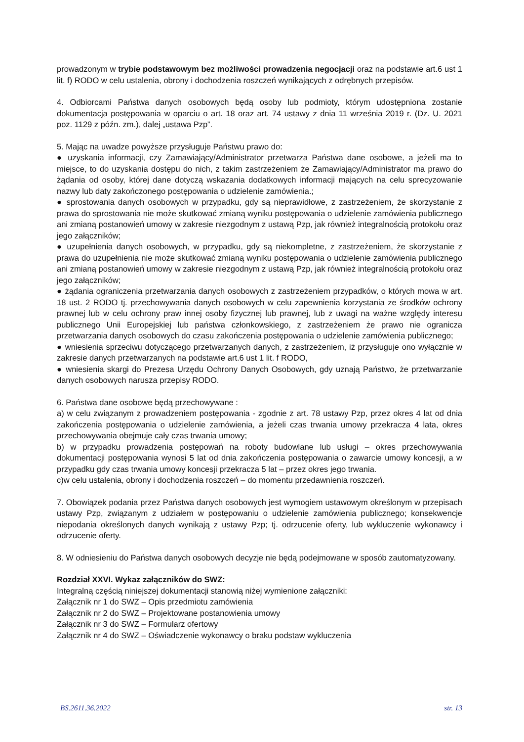prowadzonym w trybie podstawowym bez możliwości prowadzenia negocjacji oraz na podstawie art.6 ust 1 lit. f) RODO w celu ustalenia, obrony i dochodzenia roszczeń wynikających z odrębnych przepisów.
4. Odbiorcami Państwa danych osobowych będą osoby lub podmioty, którym udostępniona zostanie dokumentacja postępowania w oparciu o art. 18 oraz art. 74 ustawy z dnia 11 września 2019 r. (Dz. U. 2021 poz. 1129 z późn. zm.), dalej „ustawa Pzp”.
5. Mając na uwadze powyższe przysługuje Państwu prawo do:
● uzyskania informacji, czy Zamawiający/Administrator przetwarza Państwa dane osobowe, a jeżeli ma to miejsce, to do uzyskania dostępu do nich, z takim zastrzeżeniem że Zamawiający/Administrator ma prawo do żądania od osoby, której dane dotyczą wskazania dodatkowych informacji mających na celu sprecyzowanie nazwy lub daty zakończonego postępowania o udzielenie zamówienia.;
● sprostowania danych osobowych w przypadku, gdy są nieprawidłowe, z zastrzeżeniem, że skorzystanie z prawa do sprostowania nie może skutkować zmianą wyniku postępowania o udzielenie zamówienia publicznego ani zmianą postanowień umowy w zakresie niezgodnym z ustawą Pzp, jak również integralnością protokołu oraz jego załączników;
● uzupełnienia danych osobowych, w przypadku, gdy są niekompletne, z zastrzeżeniem, że skorzystanie z prawa do uzupełnienia nie może skutkować zmianą wyniku postępowania o udzielenie zamówienia publicznego ani zmianą postanowień umowy w zakresie niezgodnym z ustawą Pzp, jak również integralnością protokołu oraz jego załączników;
● żądania ograniczenia przetwarzania danych osobowych z zastrzeżeniem przypadków, o których mowa w art. 18 ust. 2 RODO tj. przechowywania danych osobowych w celu zapewnienia korzystania ze środków ochrony prawnej lub w celu ochrony praw innej osoby fizycznej lub prawnej, lub z uwagi na ważne względy interesu publicznego Unii Europejskiej lub państwa członkowskiego, z zastrzeżeniem że prawo nie ogranicza przetwarzania danych osobowych do czasu zakończenia postępowania o udzielenie zamówienia publicznego;
● wniesienia sprzeciwu dotyczącego przetwarzanych danych, z zastrzeżeniem, iż przysługuje ono wyłącznie w zakresie danych przetwarzanych na podstawie art.6 ust 1 lit. f RODO,
● wniesienia skargi do Prezesa Urzędu Ochrony Danych Osobowych, gdy uznają Państwo, że przetwarzanie danych osobowych narusza przepisy RODO.
6. Państwa dane osobowe będą przechowywane :
a) w celu związanym z prowadzeniem postępowania - zgodnie z art. 78 ustawy Pzp, przez okres 4 lat od dnia zakończenia postępowania o udzielenie zamówienia, a jeżeli czas trwania umowy przekracza 4 lata, okres przechowywania obejmuje cały czas trwania umowy;
b) w przypadku prowadzenia postępowań na roboty budowlane lub usługi – okres przechowywania dokumentacji postępowania wynosi 5 lat od dnia zakończenia postępowania o zawarcie umowy koncesji, a w przypadku gdy czas trwania umowy koncesji przekracza 5 lat – przez okres jego trwania.
c)w celu ustalenia, obrony i dochodzenia roszczeń – do momentu przedawnienia roszczeń.
7. Obowiązek podania przez Państwa danych osobowych jest wymogiem ustawowym określonym w przepisach ustawy Pzp, związanym z udziałem w postępowaniu o udzielenie zamówienia publicznego; konsekwencje niepodania określonych danych wynikają z ustawy Pzp; tj. odrzucenie oferty, lub wykluczenie wykonawcy i odrzucenie oferty.
8. W odniesieniu do Państwa danych osobowych decyzje nie będą podejmowane w sposób zautomatyzowany.
Rozdział XXVI. Wykaz załączników do SWZ:
Integralną częścią niniejszej dokumentacji stanowią niżej wymienione załączniki:
Załącznik nr 1 do SWZ – Opis przedmiotu zamówienia
Załącznik nr 2 do SWZ – Projektowane postanowienia umowy
Załącznik nr 3 do SWZ – Formularz ofertowy
Załącznik nr 4 do SWZ – Oświadczenie wykonawcy o braku podstaw wykluczenia
BS.2611.36.2022 str. 13